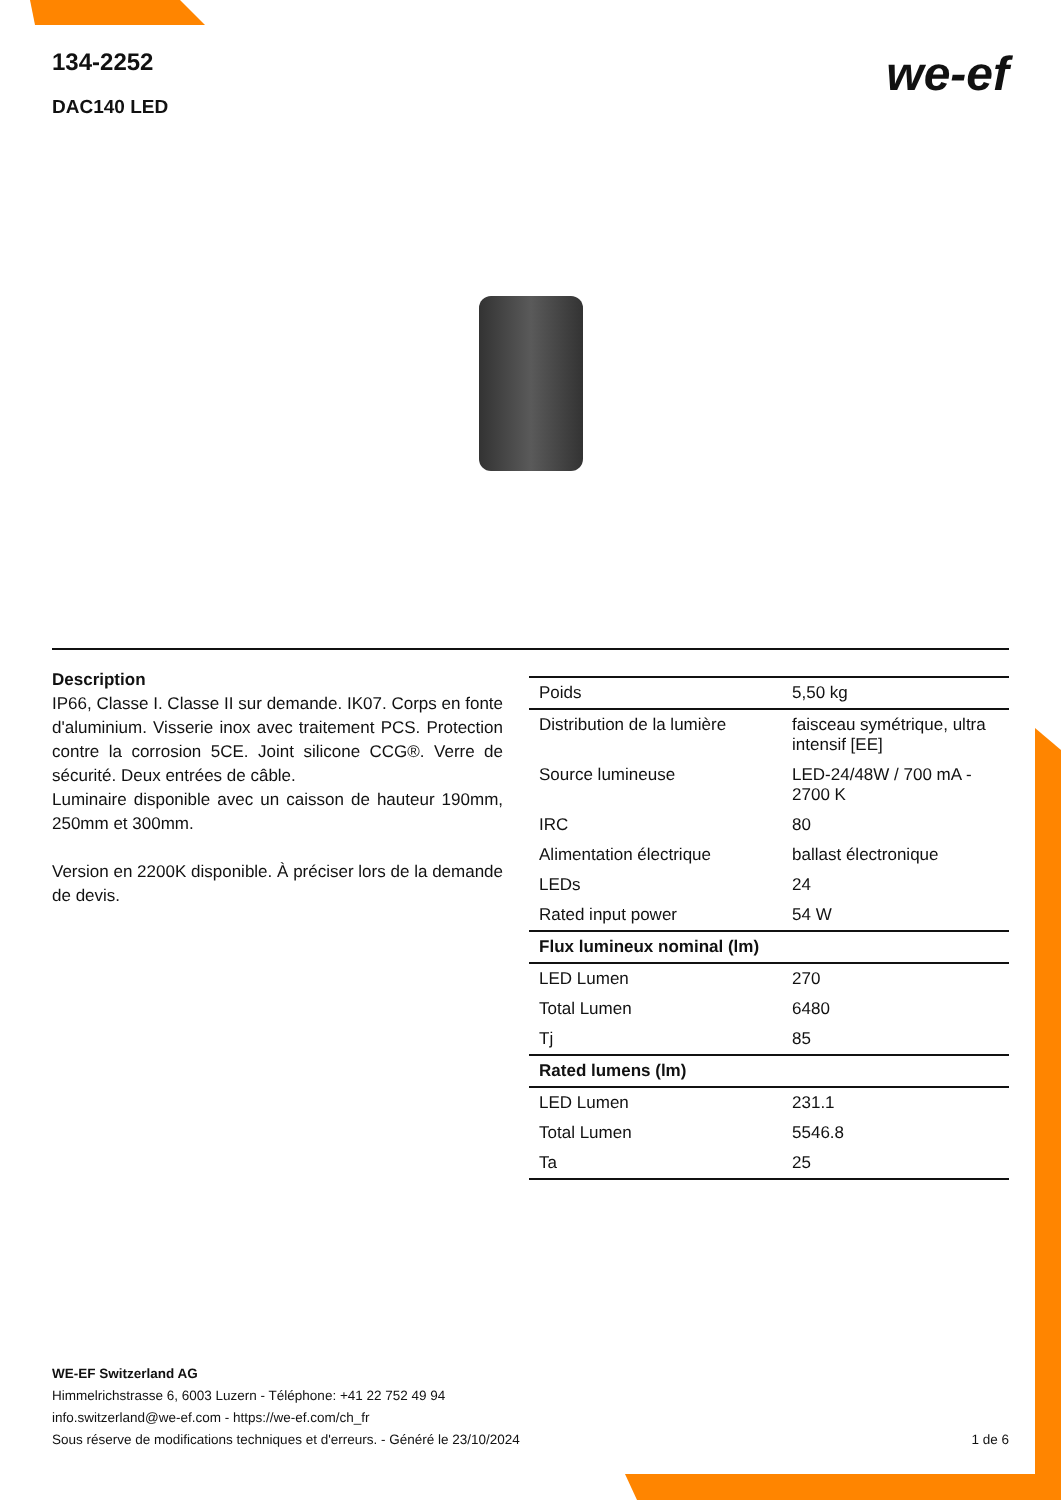134-2252
DAC140 LED
we-ef
Description
IP66, Classe I. Classe II sur demande. IK07. Corps en fonte d'aluminium. Visserie inox avec traitement PCS. Protection contre la corrosion 5CE. Joint silicone CCG®. Verre de sécurité. Deux entrées de câble.
Luminaire disponible avec un caisson de hauteur 190mm, 250mm et 300mm.
Version en 2200K disponible. À préciser lors de la demande de devis.
| Poids | 5,50 kg |
| Distribution de la lumière | faisceau symétrique, ultra intensif [EE] |
| Source lumineuse | LED-24/48W / 700 mA - 2700 K |
| IRC | 80 |
| Alimentation électrique | ballast électronique |
| LEDs | 24 |
| Rated input power | 54 W |
| Flux lumineux nominal (lm) | |
| LED Lumen | 270 |
| Total Lumen | 6480 |
| Tj | 85 |
| Rated lumens (lm) | |
| LED Lumen | 231.1 |
| Total Lumen | 5546.8 |
| Ta | 25 |
WE-EF Switzerland AG
Himmelrichstrasse 6, 6003 Luzern - Téléphone: +41 22 752 49 94
info.switzerland@we-ef.com - https://we-ef.com/ch_fr
Sous réserve de modifications techniques et d'erreurs. - Généré le 23/10/2024 1 de 6